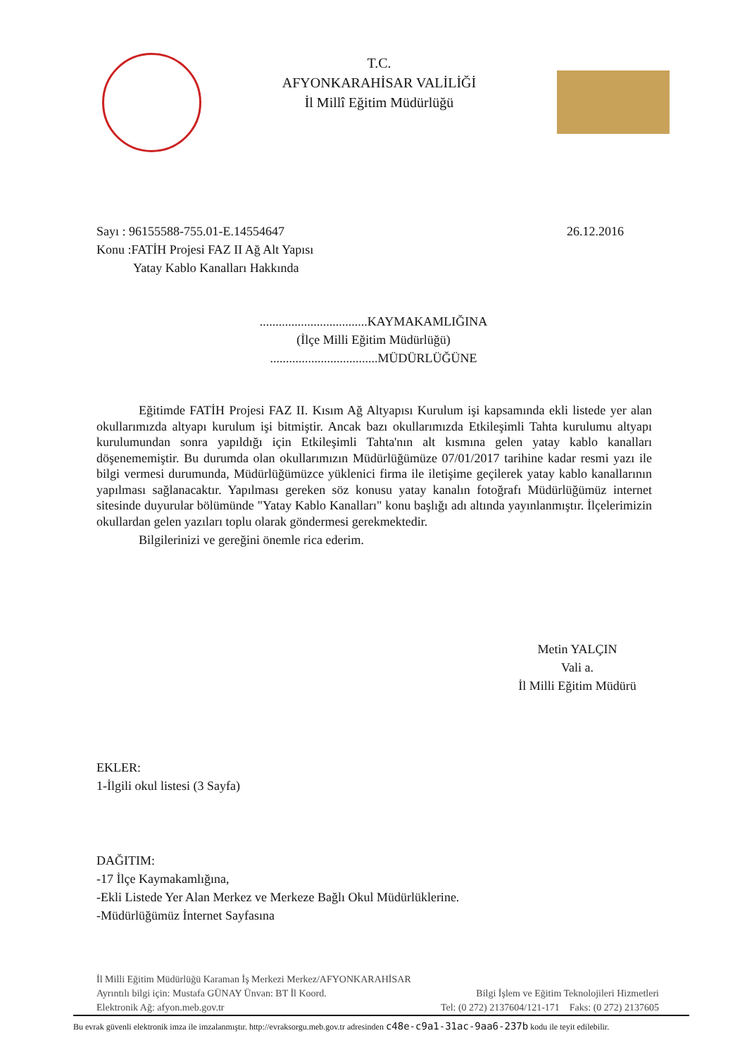T.C.
AFYONKARAHİSAR VALİLİĞİ
İl Millî Eğitim Müdürlüğü
Sayı : 96155588-755.01-E.14554647 26.12.2016
Konu :FATİH Projesi FAZ II Ağ Alt Yapısı
Yatay Kablo Kanalları Hakkında
..................................KAYMAKAMLIĞINA
(İlçe Milli Eğitim Müdürlüğü)
..................................MÜDÜRLÜĞÜNE
Eğitimde FATİH Projesi FAZ II. Kısım Ağ Altyapısı Kurulum işi kapsamında ekli listede yer alan okullarımızda altyapı kurulum işi bitmiştir. Ancak bazı okullarımızda Etkileşimli Tahta kurulumu altyapı kurulumundan sonra yapıldığı için Etkileşimli Tahta'nın alt kısmına gelen yatay kablo kanalları döşenememiştir. Bu durumda olan okullarımızın Müdürlüğümüze 07/01/2017 tarihine kadar resmi yazı ile bilgi vermesi durumunda, Müdürlüğümüzce yüklenici firma ile iletişime geçilerek yatay kablo kanallarının yapılması sağlanacaktır. Yapılması gereken söz konusu yatay kanalın fotoğrafı Müdürlüğümüz internet sitesinde duyurular bölümünde "Yatay Kablo Kanalları" konu başlığı adı altında yayınlanmıştır. İlçelerimizin okullardan gelen yazıları toplu olarak göndermesi gerekmektedir.
Bilgilerinizi ve gereğini önemle rica ederim.
Metin YALÇIN
Vali a.
İl Milli Eğitim Müdürü
EKLER:
1-İlgili okul listesi (3 Sayfa)
DAĞITIM:
-17 İlçe Kaymakamlığına,
-Ekli Listede Yer Alan Merkez ve Merkeze Bağlı Okul Müdürlüklerine.
-Müdürlüğümüz İnternet Sayfasına
İl Milli Eğitim Müdürlüğü Karaman İş Merkezi Merkez/AFYONKARAHİSAR
Ayrıntılı bilgi için: Mustafa GÜNAY Ünvan: BT İl Koord. Bilgi İşlem ve Eğitim Teknolojileri Hizmetleri
Elektronik Ağ: afyon.meb.gov.tr Tel: (0 272) 2137604/121-171 Faks: (0 272) 2137605
Bu evrak güvenli elektronik imza ile imzalanmıştır. http://evraksorgu.meb.gov.tr adresinden c48e-c9a1-31ac-9aa6-237b kodu ile teyit edilebilir.